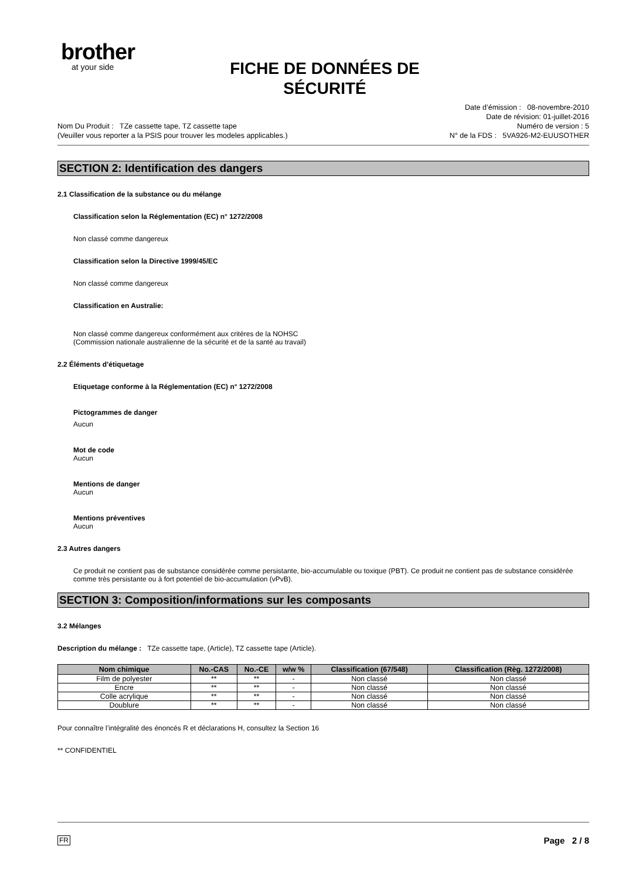brother
at your side
FICHE DE DONNÉES DE SÉCURITÉ
Nom Du Produit : TZe cassette tape, TZ cassette tape
(Veuiller vous reporter a la PSIS pour trouver les modeles applicables.)
Date d’émission : 08-novembre-2010
Date de révision: 01-juillet-2016
Numéro de version : 5
N° de la FDS : 5VA926-M2-EUUSOTHER
SECTION 2: Identification des dangers
2.1 Classification de la substance ou du mélange
Classification selon la Réglementation (EC) n° 1272/2008
Non classé comme dangereux
Classification selon la Directive 1999/45/EC
Non classé comme dangereux
Classification en Australie:
Non classé comme dangereux conformément aux critères de la NOHSC
(Commission nationale australienne de la sécurité et de la santé au travail)
2.2 Éléments d’étiquetage
Etiquetage conforme à la Réglementation (EC) n° 1272/2008
Pictogrammes de danger
Aucun
Mot de code
Aucun
Mentions de danger
Aucun
Mentions préventives
Aucun
2.3 Autres dangers
Ce produit ne contient pas de substance considérée comme persistante, bio-accumulable ou toxique (PBT). Ce produit ne contient pas de substance considérée comme très persistante ou à fort potentiel de bio-accumulation (vPvB).
SECTION 3: Composition/informations sur les composants
3.2 Mélanges
Description du mélange : TZe cassette tape, (Article), TZ cassette tape (Article).
| Nom chimique | No.-CAS | No.-CE | w/w % | Classification (67/548) | Classification (Règ. 1272/2008) |
| --- | --- | --- | --- | --- | --- |
| Film de polyester | ** | ** | - | Non classé | Non classé |
| Encre | ** | ** | - | Non classé | Non classé |
| Colle acrylique | ** | ** | - | Non classé | Non classé |
| Doublure | ** | ** | - | Non classé | Non classé |
Pour connaître l’intégralité des énoncés R et déclarations H, consultez la Section 16
** CONFIDENTIEL
FR Page 2 / 8